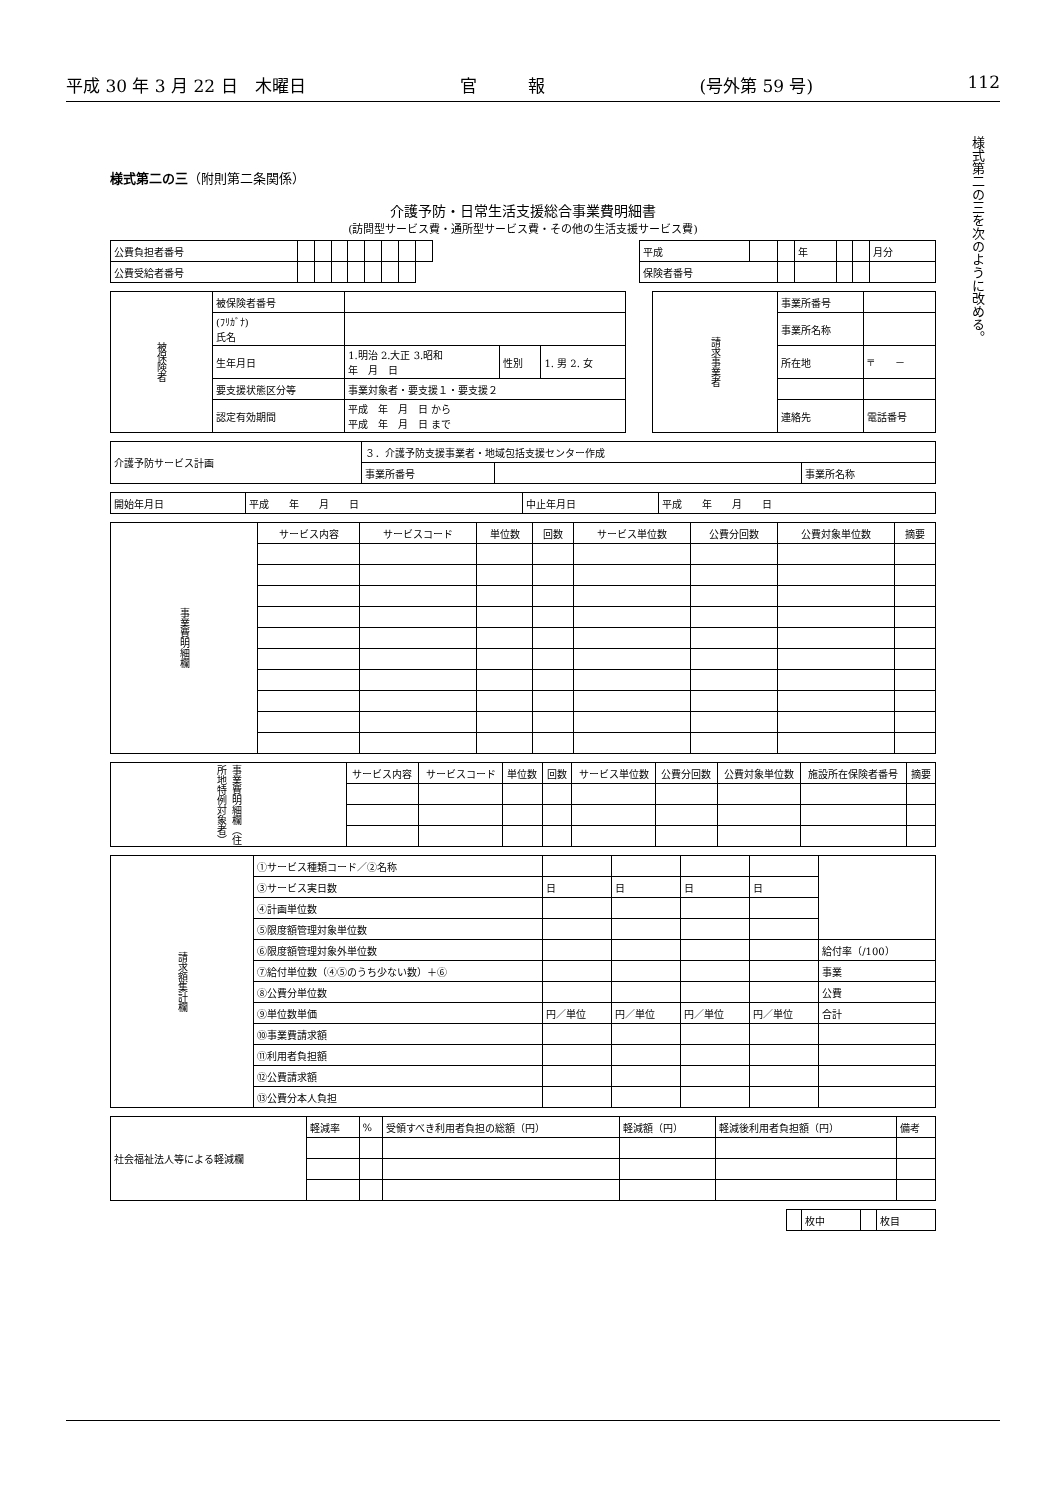平成 30 年 3 月 22 日　木曜日 官　　　報 (号外第 59 号) 112
様式第二の三を次のように改める。
様式第二の三（附則第二条関係）
介護予防・日常生活支援総合事業費明細書
(訪問型サービス費・通所型サービス費・その他の生活支援サービス費)
| 公費負担者番号 | | | | | | | | | | 平成 | | | 年 | | | 月分 |
| 公費受給者番号 | | | | | | | | | | 保険者番号 | | | | | | |
| 被保険者 | 被保険者番号 | | | | | 請求事業者 | 事業所番号 | |
| | (ﾌﾘｶﾞﾅ) 氏名 | | | | | | 事業所名称 | |
| | 生年月日 | 1.明治 2.大正 3.昭和 年 月 日 | 性別 | 1. 男 2. 女 | | | 所在地 | 〒 － |
| | 要支援状態区分等 | 事業対象者・要支援１・要支援２ | | | | | | |
| | 認定有効期間 | 平成 年 月 日 から 平成 年 月 日 まで | | | | | 連絡先 | 電話番号 |
| 介護予防サービス計画 | ３．介護予防支援事業者・地域包括支援センター作成 | | |
| | 事業所番号 | | 事業所名称 |
| 開始年月日 | 平成 年 月 日 | 中止年月日 | 平成 年 月 日 |
| 事業費明細欄 | サービス内容 | サービスコード | 単位数 | 回数 | サービス単位数 | 公費分回数 | 公費対象単位数 | 摘要 |
| 事業費明細欄（住所地特例対象者） | サービス内容 | サービスコード | 単位数 | 回数 | サービス単位数 | 公費分回数 | 公費対象単位数 | 施設所在保険者番号 | 摘要 |
| 請求額集計欄 | ①サービス種類コード／②名称 | | | | | |
| | ③サービス実日数 | 日 | 日 | 日 | 日 | |
| | ④計画単位数 | | | | | |
| | ⑤限度額管理対象単位数 | | | | | |
| | ⑥限度額管理対象外単位数 | | | | | 給付率（/100） |
| | ⑦給付単位数（④⑤のうち少ない数）＋⑥ | | | | | 事業 |
| | ⑧公費分単位数 | | | | | 公費 |
| | ⑨単位数単価 | 円／単位 | 円／単位 | 円／単位 | 円／単位 | 合計 |
| | ⑩事業費請求額 | | | | | |
| | ⑪利用者負担額 | | | | | |
| | ⑫公費請求額 | | | | | |
| | ⑬公費分本人負担 | | | | | |
| 社会福祉法人等による軽減欄 | 軽減率 | % | 受領すべき利用者負担の総額（円） | 軽減額（円） | 軽減後利用者負担額（円） | 備考 |
| | 枚中 | | 枚目 |